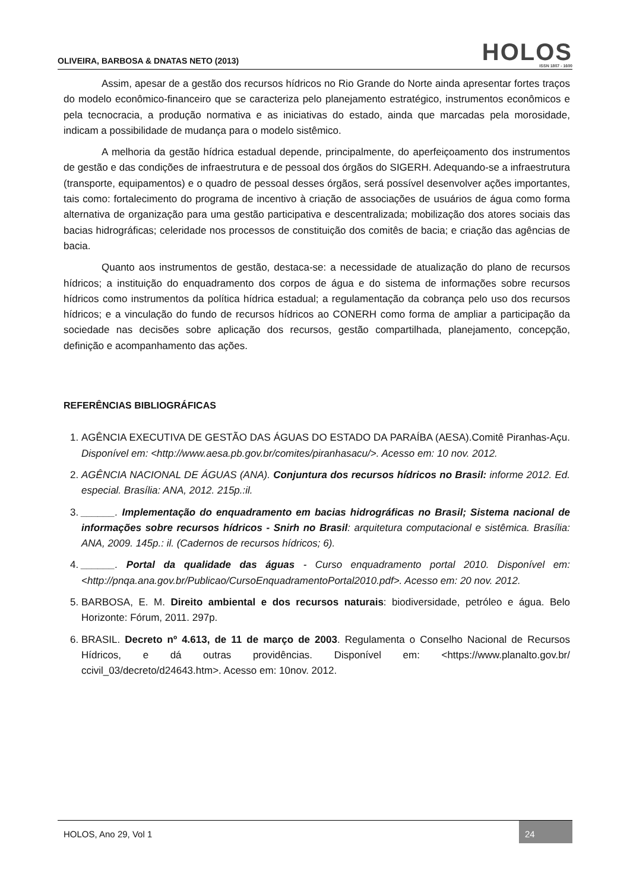OLIVEIRA, BARBOSA & DNATAS NETO (2013)
HOLOS
ISSN 1807 - 1600
Assim, apesar de a gestão dos recursos hídricos no Rio Grande do Norte ainda apresentar fortes traços do modelo econômico-financeiro que se caracteriza pelo planejamento estratégico, instrumentos econômicos e pela tecnocracia, a produção normativa e as iniciativas do estado, ainda que marcadas pela morosidade, indicam a possibilidade de mudança para o modelo sistêmico.
A melhoria da gestão hídrica estadual depende, principalmente, do aperfeiçoamento dos instrumentos de gestão e das condições de infraestrutura e de pessoal dos órgãos do SIGERH. Adequando-se a infraestrutura (transporte, equipamentos) e o quadro de pessoal desses órgãos, será possível desenvolver ações importantes, tais como: fortalecimento do programa de incentivo à criação de associações de usuários de água como forma alternativa de organização para uma gestão participativa e descentralizada; mobilização dos atores sociais das bacias hidrográficas; celeridade nos processos de constituição dos comitês de bacia; e criação das agências de bacia.
Quanto aos instrumentos de gestão, destaca-se: a necessidade de atualização do plano de recursos hídricos; a instituição do enquadramento dos corpos de água e do sistema de informações sobre recursos hídricos como instrumentos da política hídrica estadual; a regulamentação da cobrança pelo uso dos recursos hídricos; e a vinculação do fundo de recursos hídricos ao CONERH como forma de ampliar a participação da sociedade nas decisões sobre aplicação dos recursos, gestão compartilhada, planejamento, concepção, definição e acompanhamento das ações.
REFERÊNCIAS BIBLIOGRÁFICAS
1. AGÊNCIA EXECUTIVA DE GESTÃO DAS ÁGUAS DO ESTADO DA PARAÍBA (AESA).Comitê Piranhas-Açu. Disponível em: <http://www.aesa.pb.gov.br/comites/piranhasacu/>. Acesso em: 10 nov. 2012.
2. AGÊNCIA NACIONAL DE ÁGUAS (ANA). Conjuntura dos recursos hídricos no Brasil: informe 2012. Ed. especial. Brasília: ANA, 2012. 215p.:il.
3. ______. Implementação do enquadramento em bacias hidrográficas no Brasil; Sistema nacional de informações sobre recursos hídricos - Snirh no Brasil: arquitetura computacional e sistêmica. Brasília: ANA, 2009. 145p.: il. (Cadernos de recursos hídricos; 6).
4. ______. Portal da qualidade das águas - Curso enquadramento portal 2010. Disponível em: <http://pnqa.ana.gov.br/Publicao/CursoEnquadramentoPortal2010.pdf>. Acesso em: 20 nov. 2012.
5. BARBOSA, E. M. Direito ambiental e dos recursos naturais: biodiversidade, petróleo e água. Belo Horizonte: Fórum, 2011. 297p.
6. BRASIL. Decreto nº 4.613, de 11 de março de 2003. Regulamenta o Conselho Nacional de Recursos Hídricos, e dá outras providências. Disponível em: <https://www.planalto.gov.br/ ccivil_03/decreto/d24643.htm>. Acesso em: 10nov. 2012.
HOLOS, Ano 29, Vol 1 24